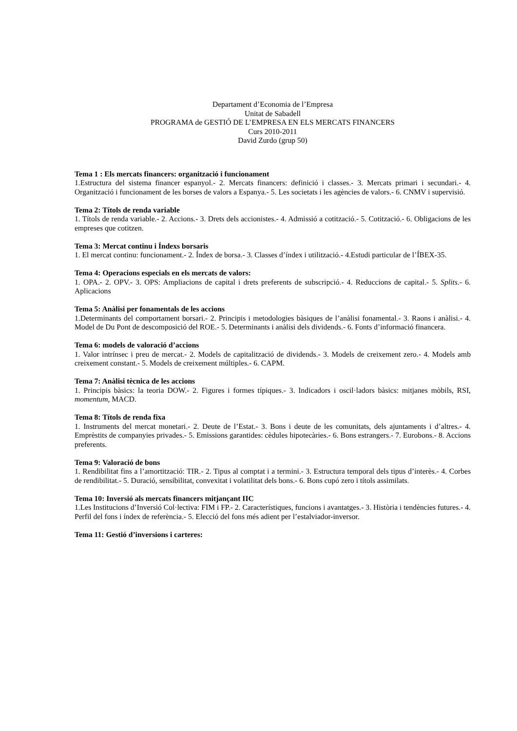Departament d’Economia de l’Empresa
Unitat de Sabadell
PROGRAMA de GESTIÓ DE L’EMPRESA EN ELS MERCATS FINANCERS
Curs 2010-2011
David Zurdo (grup 50)
Tema 1 : Els mercats financers: organització i funcionament
1.Estructura del sistema financer espanyol.- 2. Mercats financers: definició i classes.- 3. Mercats primari i secundari.- 4. Organització i funcionament de les borses de valors a Espanya.- 5. Les societats i les agències de valors.- 6. CNMV i supervisió.
Tema 2: Títols de renda variable
1. Títols de renda variable.- 2. Accions.- 3. Drets dels accionistes.- 4. Admissió a cotització.- 5. Cotització.- 6. Obligacions de les empreses que cotitzen.
Tema 3: Mercat continu i Índexs borsaris
1. El mercat continu: funcionament.- 2. Índex de borsa.- 3. Classes d’índex i utilització.- 4.Estudi particular de l’ÍBEX-35.
Tema 4: Operacions especials en els mercats de valors:
1. OPA.- 2. OPV.- 3. OPS: Ampliacions de capital i drets preferents de subscripció.- 4. Reduccions de capital.- 5. Splits.- 6. Aplicacions
Tema 5: Anàlisi per fonamentals de les accions
1.Determinants del comportament borsari.- 2. Principis i metodologies bàsiques de l’anàlisi fonamental.- 3. Raons i anàlisi.- 4. Model de Du Pont de descomposició del ROE.- 5. Determinants i anàlisi dels dividends.- 6. Fonts d’informació financera.
Tema 6: models de valoració d’accions
1. Valor intrínsec i preu de mercat.- 2. Models de capitalització de dividends.- 3. Models de creixement zero.- 4. Models amb creixement constant.- 5. Models de creixement múltiples.- 6. CAPM.
Tema 7: Anàlisi tècnica de les accions
1. Principis bàsics: la teoria DOW.- 2. Figures i formes típiques.- 3. Indicadors i oscil·ladors bàsics: mitjanes mòbils, RSI, momentum, MACD.
Tema 8: Títols de renda fixa
1. Instruments del mercat monetari.- 2. Deute de l’Estat.- 3. Bons i deute de les comunitats, dels ajuntaments i d’altres.- 4. Emprèstits de companyies privades.- 5. Emissions garantides: cèdules hipotecàries.- 6. Bons estrangers.- 7. Eurobons.- 8. Accions preferents.
Tema 9: Valoració de bons
1. Rendibilitat fins a l’amortització: TIR.- 2. Tipus al comptat i a termini.- 3. Estructura temporal dels tipus d’interès.- 4. Corbes de rendibilitat.- 5. Duració, sensibilitat, convexitat i volatilitat dels bons.- 6. Bons cupó zero i títols assimilats.
Tema 10: Inversió als mercats financers mitjançant IIC
1.Les Institucions d’Inversió Col·lectiva: FIM i FP.- 2. Característiques, funcions i avantatges.- 3. Història i tendències futures.- 4. Perfil del fons i índex de referència.- 5. Elecció del fons més adient per l’estalviador-inversor.
Tema 11: Gestió d’inversions i carteres: